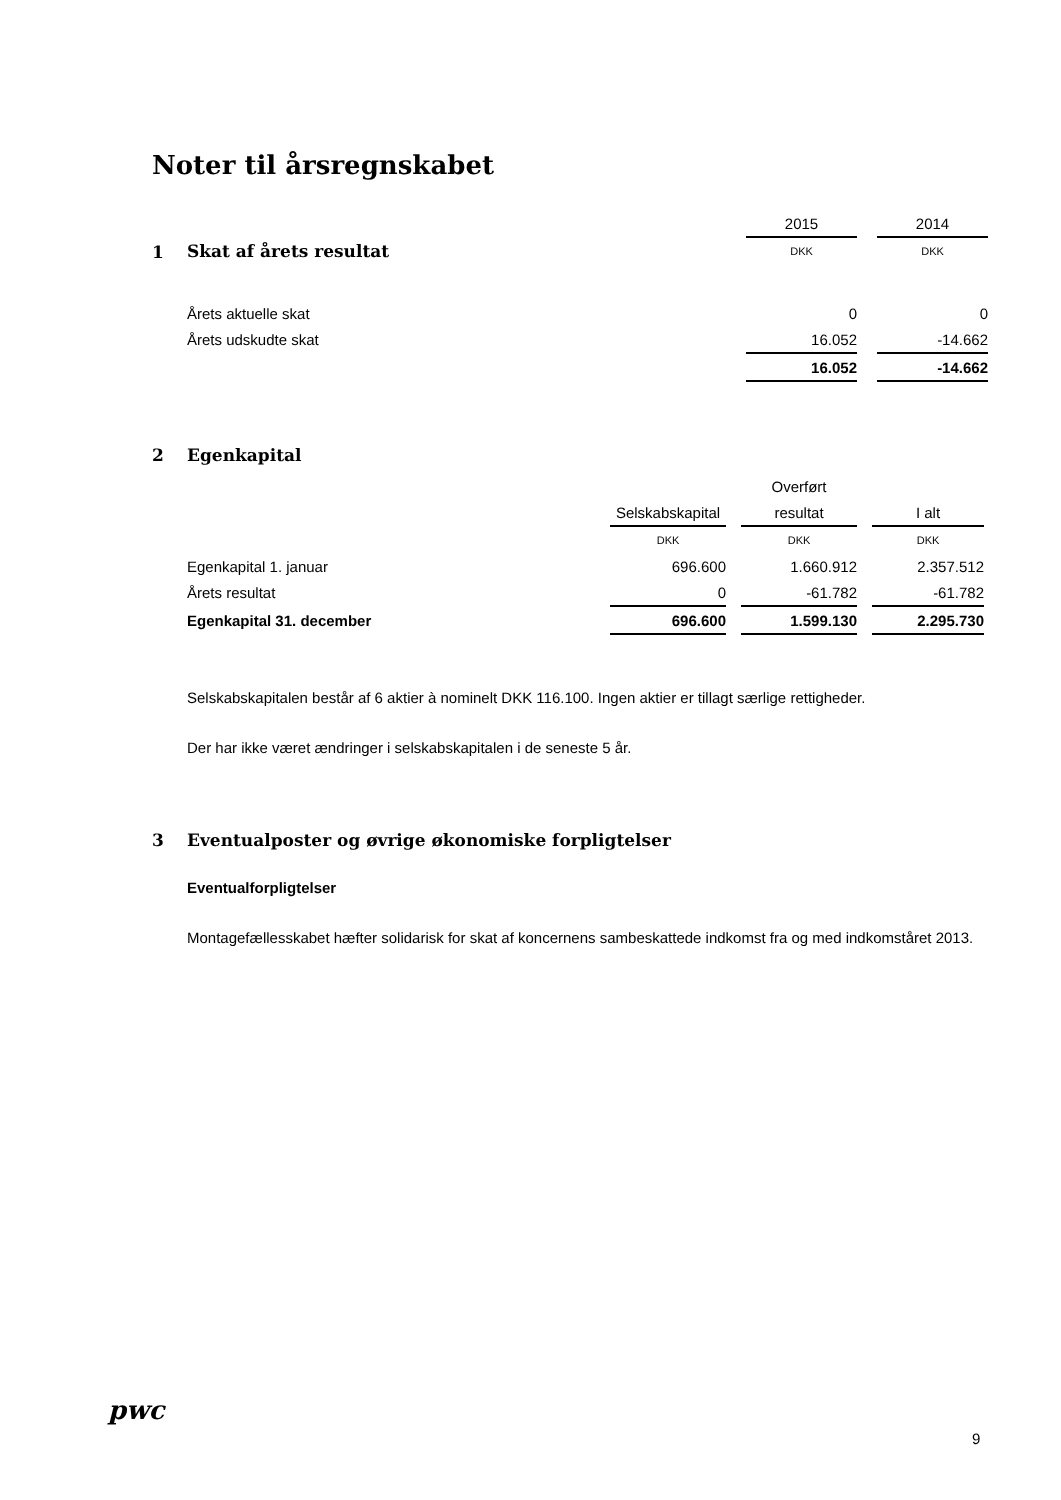Noter til årsregnskabet
| | 2015 | | 2014 |
| Skat af årets resultat | DKK | | DKK |
| Årets aktuelle skat | 0 | | 0 |
| Årets udskudte skat | 16.052 | | -14.662 |
| | 16.052 | | -14.662 |
1
2 Egenkapital
| | | | Overført | | |
| | Selskabskapital | | resultat | | I alt |
| | DKK | | DKK | | DKK |
| Egenkapital 1. januar | 696.600 | | 1.660.912 | | 2.357.512 |
| Årets resultat | 0 | | -61.782 | | -61.782 |
| Egenkapital 31. december | 696.600 | | 1.599.130 | | 2.295.730 |
Selskabskapitalen består af 6 aktier à nominelt DKK 116.100. Ingen aktier er tillagt særlige rettigheder.
Der har ikke været ændringer i selskabskapitalen i de seneste 5 år.
3 Eventualposter og øvrige økonomiske forpligtelser
Eventualforpligtelser
Montagefællesskabet hæfter solidarisk for skat af koncernens sambeskattede indkomst fra og med indkomståret 2013.
pwc
9